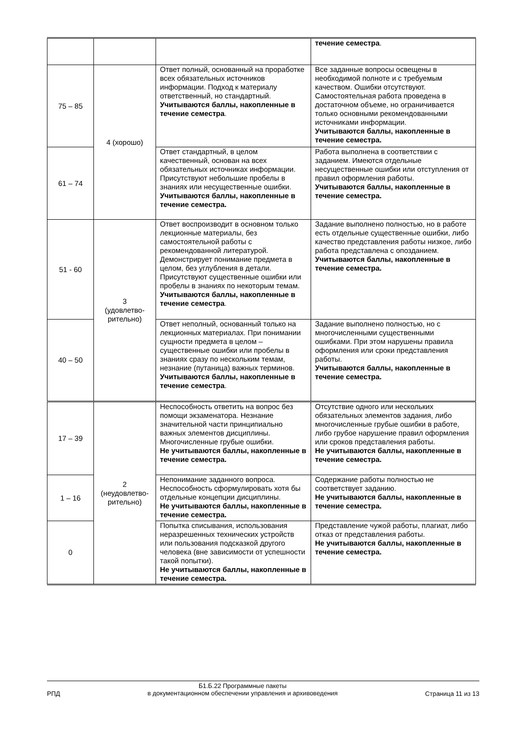| | | | течение семестра . |
| 75 – 85 | 4 (хорошо) | Ответ полный, основанный на проработке всех обязательных источников информации. Подход к материалу ответственный, но стандартный. Учитываются баллы, накопленные в течение семестра . | Все заданные вопросы освещены в необходимой полноте и с требуемым качеством. Ошибки отсутствуют. Самостоятельная работа проведена в достаточном объеме, но ограничивается только основными рекомендованными источниками информации. Учитываются баллы, накопленные в течение семестра. |
| 61 – 74 | | Ответ стандартный, в целом качественный, основан на всех обязательных источниках информации. Присутствуют небольшие пробелы в знаниях или несущественные ошибки. Учитываются баллы, накопленные в течение семестра. | Работа выполнена в соответствии с заданием. Имеются отдельные несущественные ошибки или отступления от правил оформления работы. Учитываются баллы, накопленные в течение семестра. |
| 51 - 60 | 3 (удовлетво- рительно) | Ответ воспроизводит в основном только лекционные материалы, без самостоятельной работы с рекомендованной литературой. Демонстрирует понимание предмета в целом, без углубления в детали. Присутствуют существенные ошибки или пробелы в знаниях по некоторым темам. Учитываются баллы, накопленные в течение семестра . | Задание выполнено полностью, но в работе есть отдельные существенные ошибки, либо качество представления работы низкое, либо работа представлена с опозданием. Учитываются баллы, накопленные в течение семестра. |
| 40 – 50 | | Ответ неполный, основанный только на лекционных материалах. При понимании сущности предмета в целом – существенные ошибки или пробелы в знаниях сразу по нескольким темам, незнание (путаница) важных терминов. Учитываются баллы, накопленные в течение семестра . | Задание выполнено полностью, но с многочисленными существенными ошибками. При этом нарушены правила оформления или сроки представления работы. Учитываются баллы, накопленные в течение семестра. |
| 17 – 39 | 2 (неудовлетво- рительно) | Неспособность ответить на вопрос без помощи экзаменатора. Незнание значительной части принципиально важных элементов дисциплины. Многочисленные грубые ошибки. Не учитываются баллы, накопленные в течение семестра. | Отсутствие одного или нескольких обязательных элементов задания, либо многочисленные грубые ошибки в работе, либо грубое нарушение правил оформления или сроков представления работы. Не учитываются баллы, накопленные в течение семестра. |
| 1 – 16 | | Непонимание заданного вопроса. Неспособность сформулировать хотя бы отдельные концепции дисциплины. Не учитываются баллы, накопленные в течение семестра. | Содержание работы полностью не соответствует заданию. Не учитываются баллы, накопленные в течение семестра. |
| 0 | | Попытка списывания, использования неразрешенных технических устройств или пользования подсказкой другого человека (вне зависимости от успешности такой попытки). Не учитываются баллы, накопленные в течение семестра. | Представление чужой работы, плагиат, либо отказ от представления работы. Не учитываются баллы, накопленные в течение семестра. |
РПД
Б1.Б.22 Программные пакеты
в документационном обеспечении управления и архивоведения
Страница 11 из 13